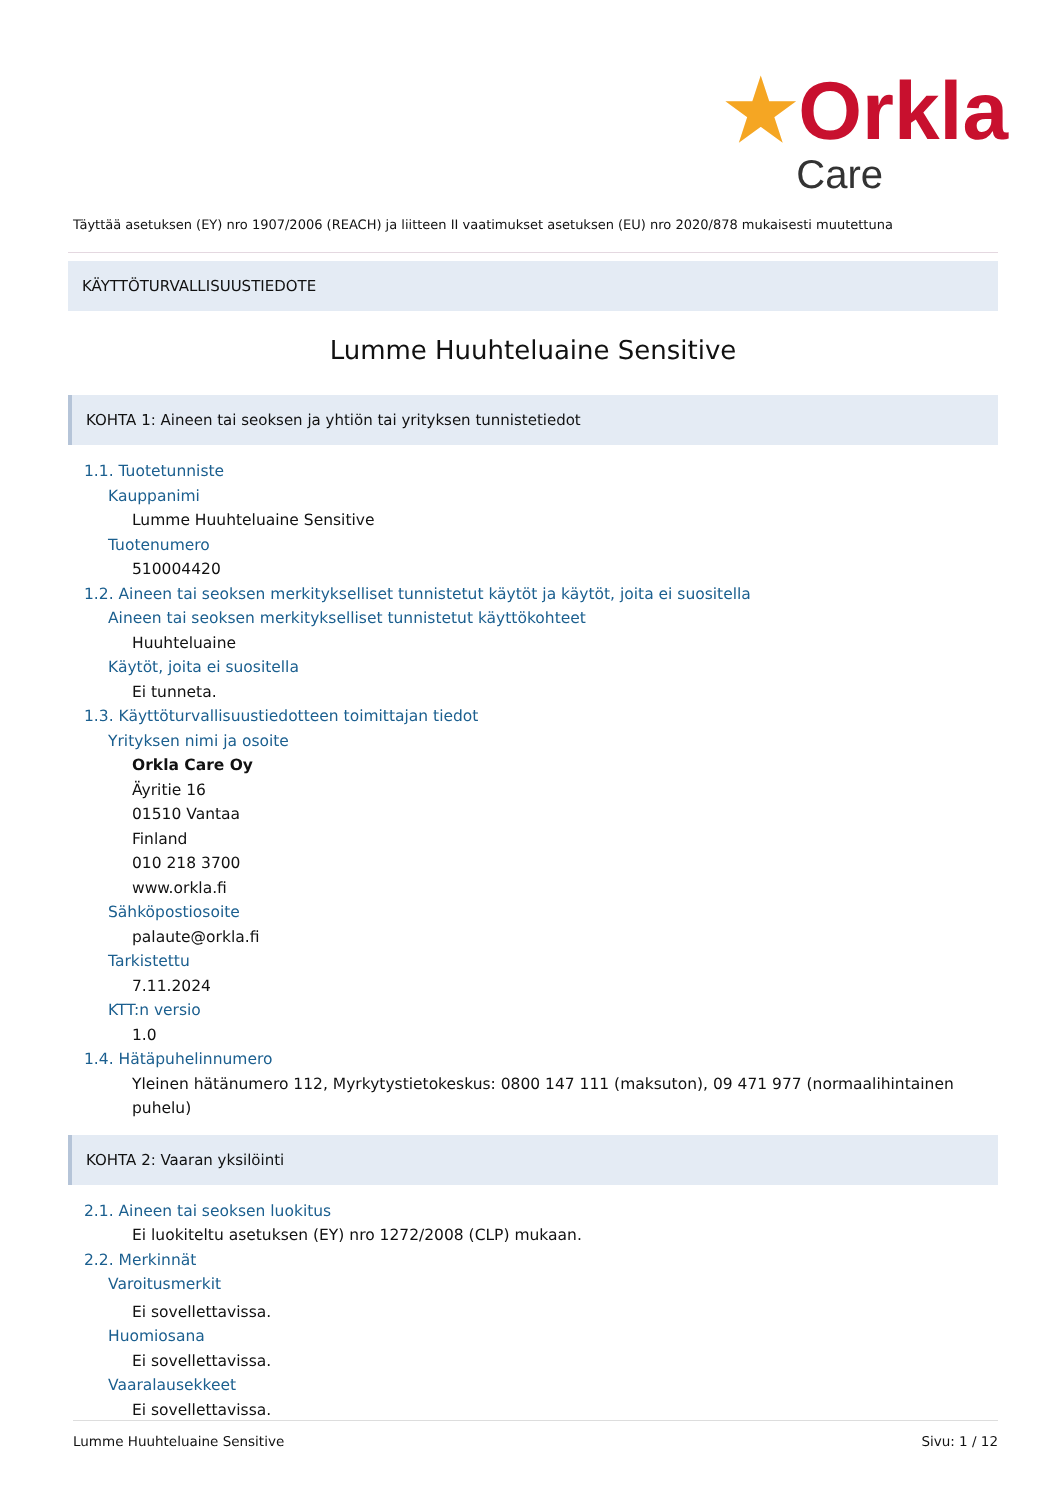★Orkla
Care
Täyttää asetuksen (EY) nro 1907/2006 (REACH) ja liitteen II vaatimukset asetuksen (EU) nro 2020/878 mukaisesti muutettuna
KÄYTTÖTURVALLISUUSTIEDOTE
Lumme Huuhteluaine Sensitive
KOHTA 1: Aineen tai seoksen ja yhtiön tai yrityksen tunnistetiedot
1.1. Tuotetunniste
Kauppanimi
Lumme Huuhteluaine Sensitive
Tuotenumero
510004420
1.2. Aineen tai seoksen merkitykselliset tunnistetut käytöt ja käytöt, joita ei suositella
Aineen tai seoksen merkitykselliset tunnistetut käyttökohteet
Huuhteluaine
Käytöt, joita ei suositella
Ei tunneta.
1.3. Käyttöturvallisuustiedotteen toimittajan tiedot
Yrityksen nimi ja osoite
Orkla Care Oy
Äyritie 16
01510 Vantaa
Finland
010 218 3700
www.orkla.fi
Sähköpostiosoite
palaute@orkla.fi
Tarkistettu
7.11.2024
KTT:n versio
1.0
1.4. Hätäpuhelinnumero
Yleinen hätänumero 112, Myrkytystietokeskus: 0800 147 111 (maksuton), 09 471 977 (normaalihintainen puhelu)
KOHTA 2: Vaaran yksilöinti
2.1. Aineen tai seoksen luokitus
Ei luokiteltu asetuksen (EY) nro 1272/2008 (CLP) mukaan.
2.2. Merkinnät
Varoitusmerkit
Ei sovellettavissa.
Huomiosana
Ei sovellettavissa.
Vaaralausekkeet
Ei sovellettavissa.
Lumme Huuhteluaine Sensitive Sivu: 1 / 12